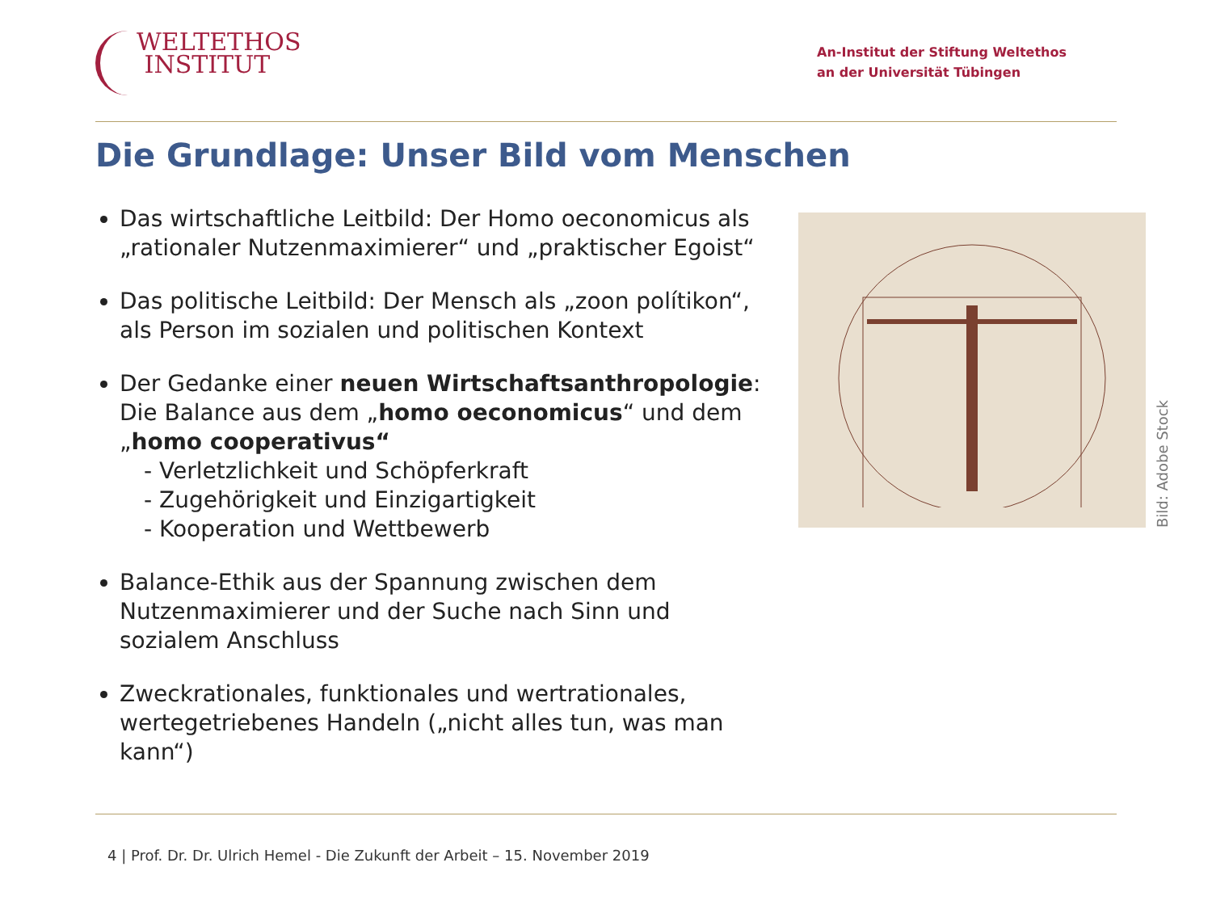WELTETHOS
INSTITUT
An-Institut der Stiftung Weltethos
an der Universität Tübingen
Die Grundlage: Unser Bild vom Menschen
Das wirtschaftliche Leitbild: Der Homo oeconomicus als „rationaler Nutzenmaximierer“ und „praktischer Egoist“
Das politische Leitbild: Der Mensch als „zoon polítikon“, als Person im sozialen und politischen Kontext
Der Gedanke einer neuen Wirtschaftsanthropologie: Die Balance aus dem „homo oeconomicus“ und dem „homo cooperativus“
- Verletzlichkeit und Schöpferkraft
- Zugehörigkeit und Einzigartigkeit
- Kooperation und Wettbewerb
Balance-Ethik aus der Spannung zwischen dem Nutzenmaximierer und der Suche nach Sinn und sozialem Anschluss
Zweckrationales, funktionales und wertrationales, wertegetriebenes Handeln („nicht alles tun, was man kann“)
Bild: Adobe Stock
4 | Prof. Dr. Dr. Ulrich Hemel - Die Zukunft der Arbeit – 15. November 2019